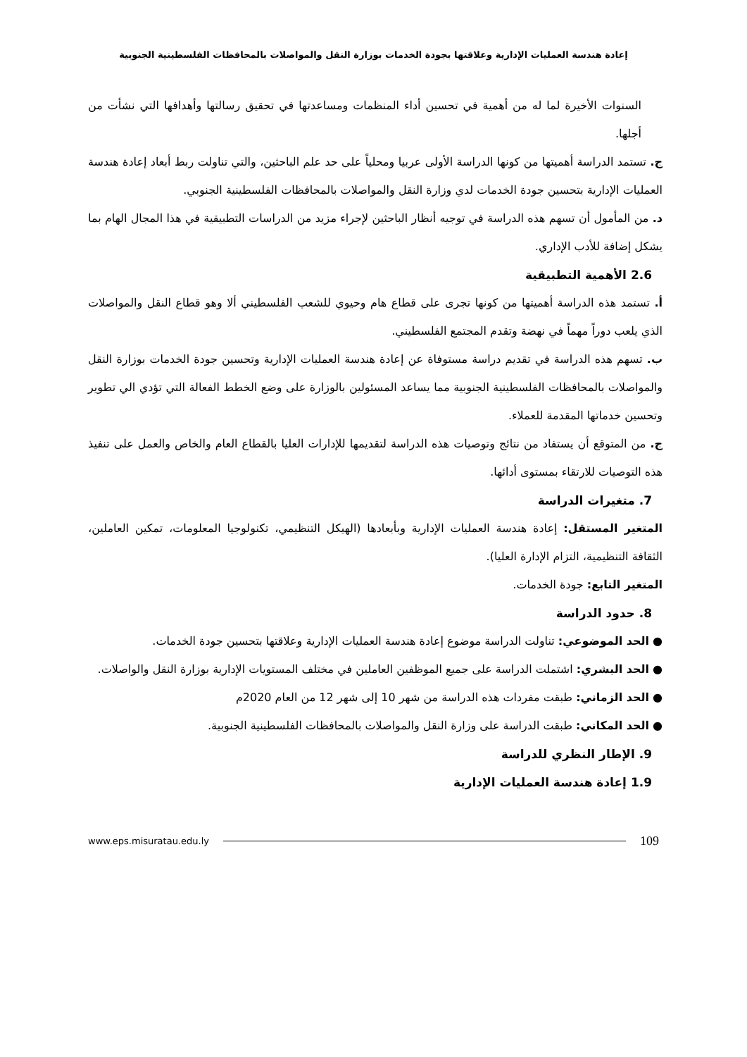إعادة هندسة العمليات الإدارية وعلاقتها بجودة الخدمات بوزارة النقل والمواصلات بالمحافظات الفلسطينية الجنوبية
السنوات الأخيرة لما له من أهمية في تحسين أداء المنظمات ومساعدتها في تحقيق رسالتها وأهدافها التي نشأت من أجلها.
ج. تستمد الدراسة أهميتها من كونها الدراسة الأولى عربيا ومحلياً على حد علم الباحثين، والتي تناولت ربط أبعاد إعادة هندسة العمليات الإدارية بتحسين جودة الخدمات لدي وزارة النقل والمواصلات بالمحافظات الفلسطينية الجنوبي.
د. من المأمول أن تسهم هذه الدراسة في توجيه أنظار الباحثين لإجراء مزيد من الدراسات التطبيقية في هذا المجال الهام بما يشكل إضافة للأدب الإداري.
2.6 الأهمية التطبيقية
أ. تستمد هذه الدراسة أهميتها من كونها تجرى على قطاع هام وحيوي للشعب الفلسطيني ألا وهو قطاع النقل والمواصلات الذي يلعب دوراً مهماً في نهضة وتقدم المجتمع الفلسطيني.
ب. تسهم هذه الدراسة في تقديم دراسة مستوفاة عن إعادة هندسة العمليات الإدارية وتحسين جودة الخدمات بوزارة النقل والمواصلات بالمحافظات الفلسطينية الجنوبية مما يساعد المسئولين بالوزارة على وضع الخطط الفعالة التي تؤدي الي تطوير وتحسين خدماتها المقدمة للعملاء.
ج. من المتوقع أن يستفاد من نتائج وتوصيات هذه الدراسة لتقديمها للإدارات العليا بالقطاع العام والخاص والعمل على تنفيذ هذه التوصيات للارتقاء بمستوى أدائها.
7. متغيرات الدراسة
المتغير المستقل: إعادة هندسة العمليات الإدارية وبأبعادها (الهيكل التنظيمي، تكنولوجيا المعلومات، تمكين العاملين، الثقافة التنظيمية، التزام الإدارة العليا).
المتغير التابع: جودة الخدمات.
8. حدود الدراسة
● الحد الموضوعي: تناولت الدراسة موضوع إعادة هندسة العمليات الإدارية وعلاقتها بتحسين جودة الخدمات.
● الحد البشري: اشتملت الدراسة على جميع الموظفين العاملين في مختلف المستويات الإدارية بوزارة النقل والواصلات.
● الحد الزماني: طبقت مفردات هذه الدراسة من شهر 10 إلى شهر 12 من العام 2020م
● الحد المكاني: طبقت الدراسة على وزارة النقل والمواصلات بالمحافظات الفلسطينية الجنوبية.
9. الإطار النظري للدراسة
1.9 إعادة هندسة العمليات الإدارية
www.eps.misuratau.edu.ly 109